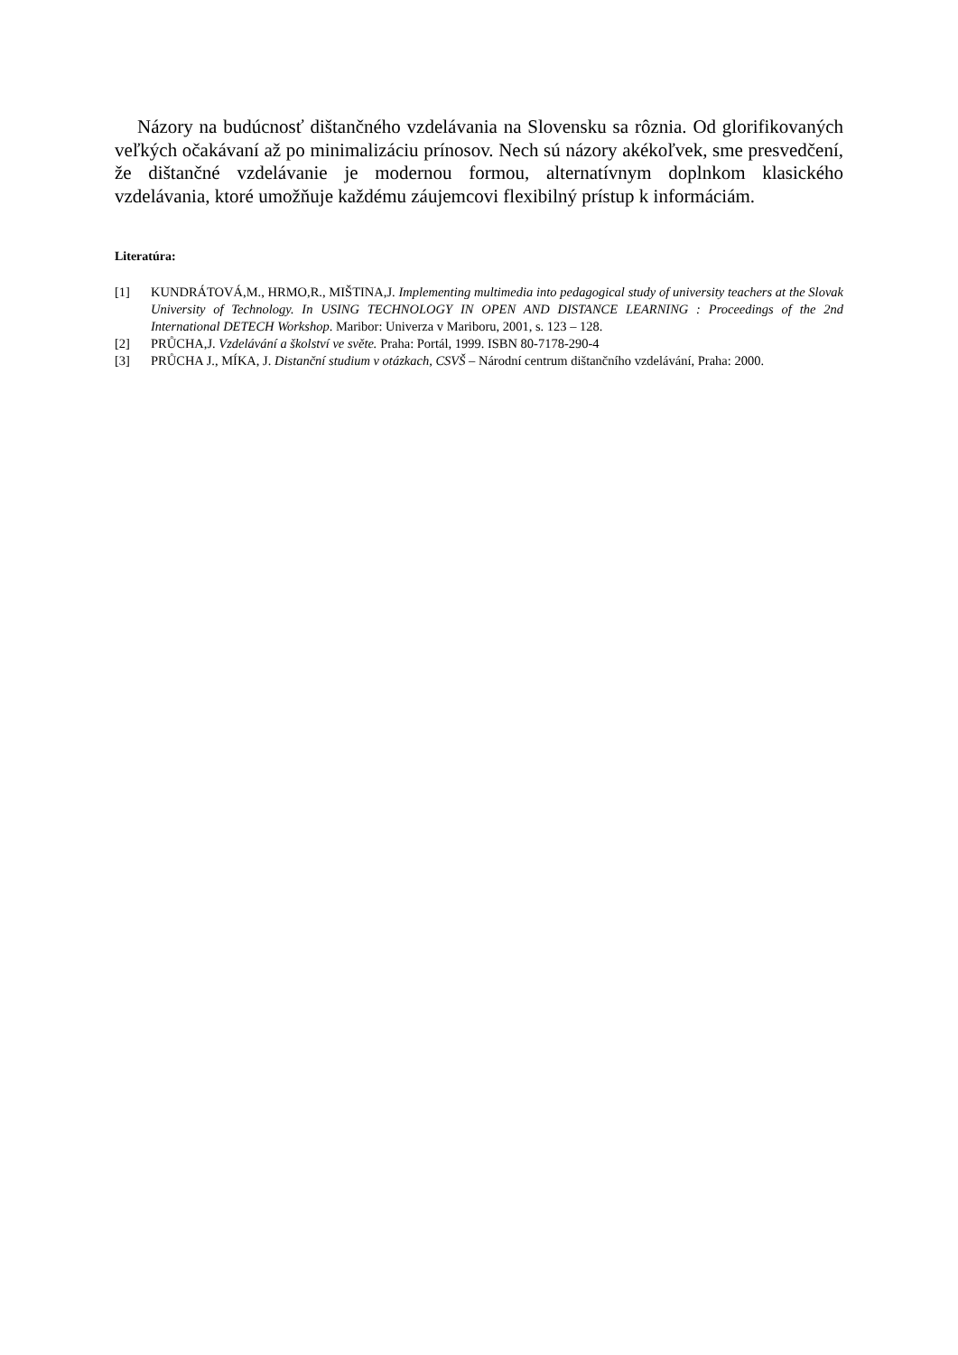Názory na budúcnosť dištančného vzdelávania na Slovensku sa rôznia. Od glorifikovaných veľkých očakávaní až po minimalizáciu prínosov. Nech sú názory akékoľvek, sme presvedčení, že dištančné vzdelávanie je modernou formou, alternatívnym doplnkom klasického vzdelávania, ktoré umožňuje každému záujemcovi flexibilný prístup k informáciám.
Literatúra:
[1] KUNDRÁTOVÁ,M., HRMO,R., MIŠTINA,J. Implementing multimedia into pedagogical study of university teachers at the Slovak University of Technology. In USING TECHNOLOGY IN OPEN AND DISTANCE LEARNING : Proceedings of the 2nd International DETECH Workshop. Maribor: Univerza v Mariboru, 2001, s. 123 – 128.
[2] PRŮCHA,J. Vzdelávání a školství ve světe. Praha: Portál, 1999. ISBN 80-7178-290-4
[3] PRŮCHA J., MÍKA, J. Distanční studium v otázkach, CSVŠ – Národní centrum dištančního vzdelávání, Praha: 2000.